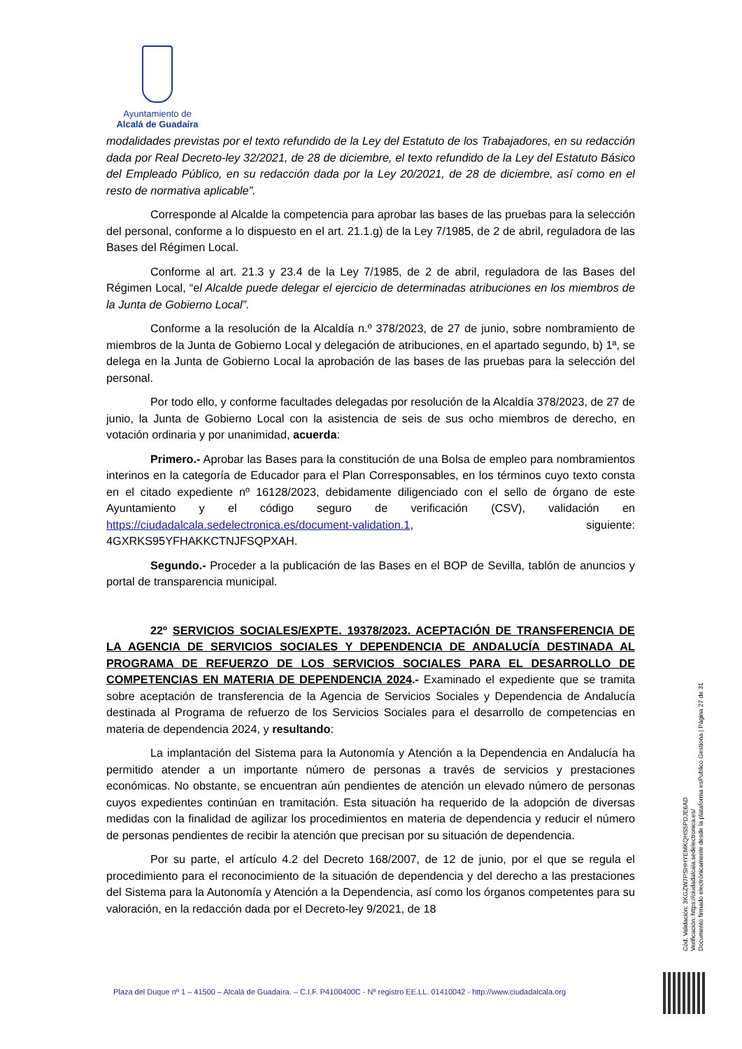Ayuntamiento de
Alcalá de Guadaíra
modalidades previstas por el texto refundido de la Ley del Estatuto de los Trabajadores, en su redacción dada por Real Decreto-ley 32/2021, de 28 de diciembre, el texto refundido de la Ley del Estatuto Básico del Empleado Público, en su redacción dada por la Ley 20/2021, de 28 de diciembre, así como en el resto de normativa aplicable”.
Corresponde al Alcalde la competencia para aprobar las bases de las pruebas para la selección del personal, conforme a lo dispuesto en el art. 21.1.g) de la Ley 7/1985, de 2 de abril, reguladora de las Bases del Régimen Local.
Conforme al art. 21.3 y 23.4 de la Ley 7/1985, de 2 de abril, reguladora de las Bases del Régimen Local, “el Alcalde puede delegar el ejercicio de determinadas atribuciones en los miembros de la Junta de Gobierno Local”.
Conforme a la resolución de la Alcaldía n.º 378/2023, de 27 de junio, sobre nombramiento de miembros de la Junta de Gobierno Local y delegación de atribuciones, en el apartado segundo, b) 1ª, se delega en la Junta de Gobierno Local la aprobación de las bases de las pruebas para la selección del personal.
Por todo ello, y conforme facultades delegadas por resolución de la Alcaldía 378/2023, de 27 de junio, la Junta de Gobierno Local con la asistencia de seis de sus ocho miembros de derecho, en votación ordinaria y por unanimidad, acuerda:
Primero.- Aprobar las Bases para la constitución de una Bolsa de empleo para nombramientos interinos en la categoría de Educador para el Plan Corresponsables, en los términos cuyo texto consta en el citado expediente nº 16128/2023, debidamente diligenciado con el sello de órgano de este Ayuntamiento y el código seguro de verificación (CSV), validación en https://ciudadalcala.sedelectronica.es/document-validation.1, siguiente: 4GXRKS95YFHAKKCTNJFSQPXAH.
Segundo.- Proceder a la publicación de las Bases en el BOP de Sevilla, tablón de anuncios y portal de transparencia municipal.
22º SERVICIOS SOCIALES/EXPTE. 19378/2023. ACEPTACIÓN DE TRANSFERENCIA DE LA AGENCIA DE SERVICIOS SOCIALES Y DEPENDENCIA DE ANDALUCÍA DESTINADA AL PROGRAMA DE REFUERZO DE LOS SERVICIOS SOCIALES PARA EL DESARROLLO DE COMPETENCIAS EN MATERIA DE DEPENDENCIA 2024.- Examinado el expediente que se tramita sobre aceptación de transferencia de la Agencia de Servicios Sociales y Dependencia de Andalucía destinada al Programa de refuerzo de los Servicios Sociales para el desarrollo de competencias en materia de dependencia 2024, y resultando:
La implantación del Sistema para la Autonomía y Atención a la Dependencia en Andalucía ha permitido atender a un importante número de personas a través de servicios y prestaciones económicas. No obstante, se encuentran aún pendientes de atención un elevado número de personas cuyos expedientes continúan en tramitación. Esta situación ha requerido de la adopción de diversas medidas con la finalidad de agilizar los procedimientos en materia de dependencia y reducir el número de personas pendientes de recibir la atención que precisan por su situación de dependencia.
Por su parte, el artículo 4.2 del Decreto 168/2007, de 12 de junio, por el que se regula el procedimiento para el reconocimiento de la situación de dependencia y del derecho a las prestaciones del Sistema para la Autonomía y Atención a la Dependencia, así como los órganos competentes para su valoración, en la redacción dada por el Decreto-ley 9/2021, de 18
Cód. Validación: 3KGZW7PSHHYEMKQHS5PDJE6AD
Verificación: https://ciudadalcala.sedelectronica.es/
Documento firmado electrónicamente desde la plataforma esPublico Gestiona | Página 27 de 31
Plaza del Duque nº 1 – 41500 – Alcalá de Guadaíra. – C.I.F. P4100400C - Nº registro EE.LL. 01410042 - http://www.ciudadalcala.org